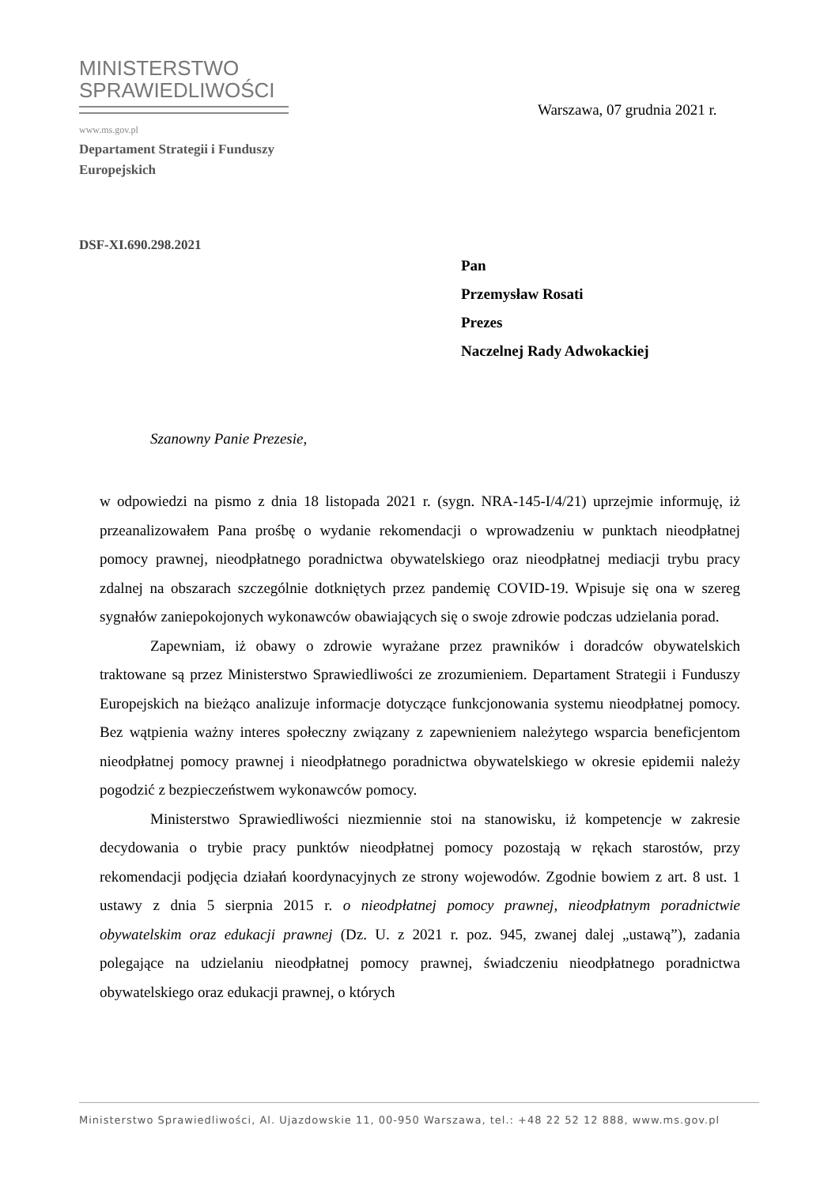MINISTERSTWO
SPRAWIEDLIWOŚCI
www.ms.gov.pl
Warszawa, 07 grudnia 2021 r.
Departament Strategii i Funduszy
Europejskich
DSF-XI.690.298.2021
Pan
Przemysław Rosati
Prezes
Naczelnej Rady Adwokackiej
Szanowny Panie Prezesie,
w odpowiedzi na pismo z dnia 18 listopada 2021 r. (sygn. NRA-145-I/4/21) uprzejmie informuję, iż przeanalizowałem Pana prośbę o wydanie rekomendacji o wprowadzeniu w punktach nieodpłatnej pomocy prawnej, nieodpłatnego poradnictwa obywatelskiego oraz nieodpłatnej mediacji trybu pracy zdalnej na obszarach szczególnie dotkniętych przez pandemię COVID-19. Wpisuje się ona w szereg sygnałów zaniepokojonych wykonawców obawiających się o swoje zdrowie podczas udzielania porad.
Zapewniam, iż obawy o zdrowie wyrażane przez prawników i doradców obywatelskich traktowane są przez Ministerstwo Sprawiedliwości ze zrozumieniem. Departament Strategii i Funduszy Europejskich na bieżąco analizuje informacje dotyczące funkcjonowania systemu nieodpłatnej pomocy. Bez wątpienia ważny interes społeczny związany z zapewnieniem należytego wsparcia beneficjentom nieodpłatnej pomocy prawnej i nieodpłatnego poradnictwa obywatelskiego w okresie epidemii należy pogodzić z bezpieczeństwem wykonawców pomocy.
Ministerstwo Sprawiedliwości niezmiennie stoi na stanowisku, iż kompetencje w zakresie decydowania o trybie pracy punktów nieodpłatnej pomocy pozostają w rękach starostów, przy rekomendacji podjęcia działań koordynacyjnych ze strony wojewodów. Zgodnie bowiem z art. 8 ust. 1 ustawy z dnia 5 sierpnia 2015 r. o nieodpłatnej pomocy prawnej, nieodpłatnym poradnictwie obywatelskim oraz edukacji prawnej (Dz. U. z 2021 r. poz. 945, zwanej dalej „ustawą”), zadania polegające na udzielaniu nieodpłatnej pomocy prawnej, świadczeniu nieodpłatnego poradnictwa obywatelskiego oraz edukacji prawnej, o których
Ministerstwo Sprawiedliwości, Al. Ujazdowskie 11, 00-950 Warszawa, tel.: +48 22 52 12 888, www.ms.gov.pl